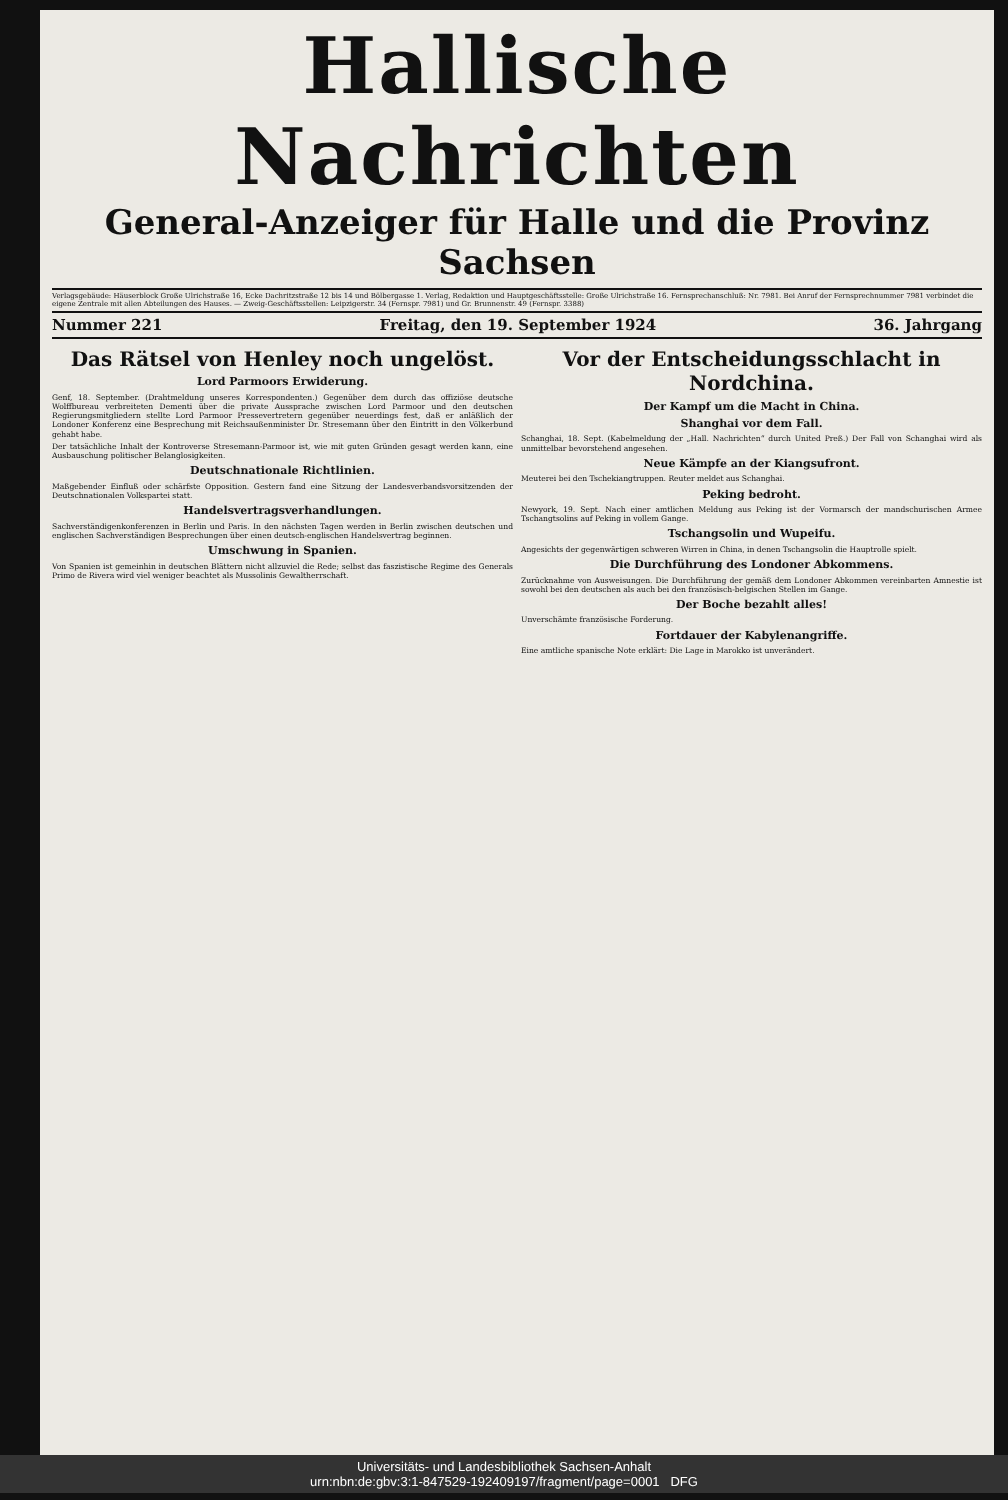Hallische Nachrichten
General-Anzeiger für Halle und die Provinz Sachsen
Verlagsgebäude: Häuserblock Große Ulrichstraße 16, Ecke Dachritzstraße 12 bis 14 und Bölbergasse 1. Verlag, Redaktion und Hauptgeschäftsstelle: Große Ulrichstraße 16. Fernsprechanschluß: Nr. 7981. Bei Anruf der Fernsprechnummer 7981 verbindet die eigene Zentrale mit allen Abteilungen des Hauses. — Zweig-Geschäftsstellen: Leipzigerstr. 34 (Fernspr. 7981) und Gr. Brunnenstr. 49 (Fernspr. 3388)
Nummer 221 Freitag, den 19. September 1924 36. Jahrgang
Das Rätsel von Henley noch ungelöst.
Lord Parmoors Erwiderung.
Genf, 18. September. (Drahtmeldung unseres Korrespondenten.) Gegenüber dem durch das offiziöse deutsche Wolffbureau verbreiteten Dementi über die private Aussprache zwischen Lord Parmoor und den deutschen Regierungsmitgliedern stellte Lord Parmoor Pressevertretern gegenüber neuerdings fest, daß er anläßlich der Londoner Konferenz eine Besprechung mit Reichsaußenminister Dr. Stresemann über den Eintritt in den Völkerbund gehabt habe.
Der tatsächliche Inhalt der Kontroverse Stresemann-Parmoor ist, wie mit guten Gründen gesagt werden kann, eine Ausbauschung politischer Belanglosigkeiten.
Deutschnationale Richtlinien.
Maßgebender Einfluß oder schärfste Opposition. Gestern fand eine Sitzung der Landesverbandsvorsitzenden der Deutschnationalen Volkspartei statt.
Handelsvertragsverhandlungen.
Sachverständigenkonferenzen in Berlin und Paris. In den nächsten Tagen werden in Berlin zwischen deutschen und englischen Sachverständigen Besprechungen über einen deutsch-englischen Handelsvertrag beginnen.
Umschwung in Spanien.
Von Spanien ist gemeinhin in deutschen Blättern nicht allzuviel die Rede; selbst das faszistische Regime des Generals Primo de Rivera wird viel weniger beachtet als Mussolinis Gewaltherrschaft.
Vor der Entscheidungsschlacht in Nordchina.
Der Kampf um die Macht in China.
Shanghai vor dem Fall.
Schanghai, 18. Sept. (Kabelmeldung der „Hall. Nachrichten“ durch United Preß.) Der Fall von Schanghai wird als unmittelbar bevorstehend angesehen.
Neue Kämpfe an der Kiangsufront.
Meuterei bei den Tschekiangtruppen. Reuter meldet aus Schanghai.
Peking bedroht.
Newyork, 19. Sept. Nach einer amtlichen Meldung aus Peking ist der Vormarsch der mandschurischen Armee Tschangtsolins auf Peking in vollem Gange.
Tschangsolin und Wupeifu.
Angesichts der gegenwärtigen schweren Wirren in China, in denen Tschangsolin die Hauptrolle spielt.
Die Durchführung des Londoner Abkommens.
Zurücknahme von Ausweisungen. Die Durchführung der gemäß dem Londoner Abkommen vereinbarten Amnestie ist sowohl bei den deutschen als auch bei den französisch-belgischen Stellen im Gange.
Der Boche bezahlt alles!
Unverschämte französische Forderung.
Fortdauer der Kabylenangriffe.
Eine amtliche spanische Note erklärt: Die Lage in Marokko ist unverändert.
Universitäts- und Landesbibliothek Sachsen-Anhalt
urn:nbn:de:gbv:3:1-847529-192409197/fragment/page=0001 DFG